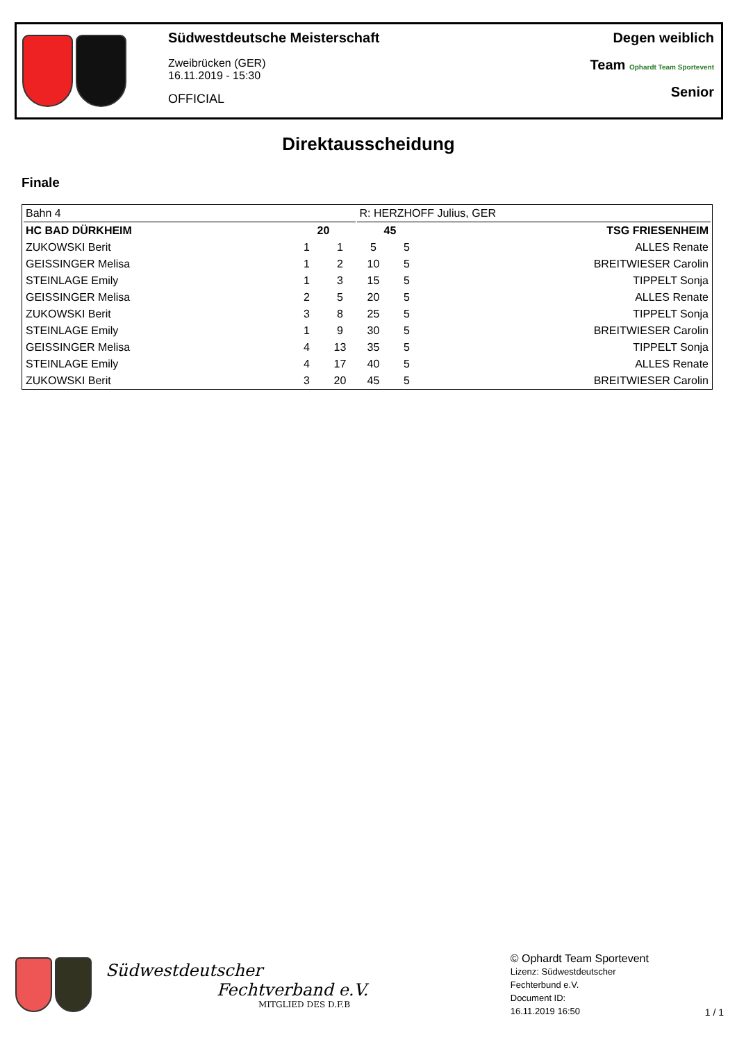Südwestdeutsche Meisterschaft
Zweibrücken (GER)
16.11.2019 - 15:30
OFFICIAL
Degen weiblich
Team Ophardt Team Sportevent
Senior
Direktausscheidung
Finale
| Bahn 4 | | | R: HERZHOFF Julius, GER | | |
| HC BAD DÜRKHEIM | 20 | | 45 | | TSG FRIESENHEIM |
| ZUKOWSKI Berit | 1 | 1 | 5 | 5 | ALLES Renate |
| GEISSINGER Melisa | 1 | 2 | 10 | 5 | BREITWIESER Carolin |
| STEINLAGE Emily | 1 | 3 | 15 | 5 | TIPPELT Sonja |
| GEISSINGER Melisa | 2 | 5 | 20 | 5 | ALLES Renate |
| ZUKOWSKI Berit | 3 | 8 | 25 | 5 | TIPPELT Sonja |
| STEINLAGE Emily | 1 | 9 | 30 | 5 | BREITWIESER Carolin |
| GEISSINGER Melisa | 4 | 13 | 35 | 5 | TIPPELT Sonja |
| STEINLAGE Emily | 4 | 17 | 40 | 5 | ALLES Renate |
| ZUKOWSKI Berit | 3 | 20 | 45 | 5 | BREITWIESER Carolin |
Südwestdeutscher
Fechtverband e.V.
MITGLIED DES D.F.B
© Ophardt Team Sportevent
Lizenz: Südwestdeutscher
Fechterbund e.V.
Document ID:
16.11.2019 16:50
1 / 1